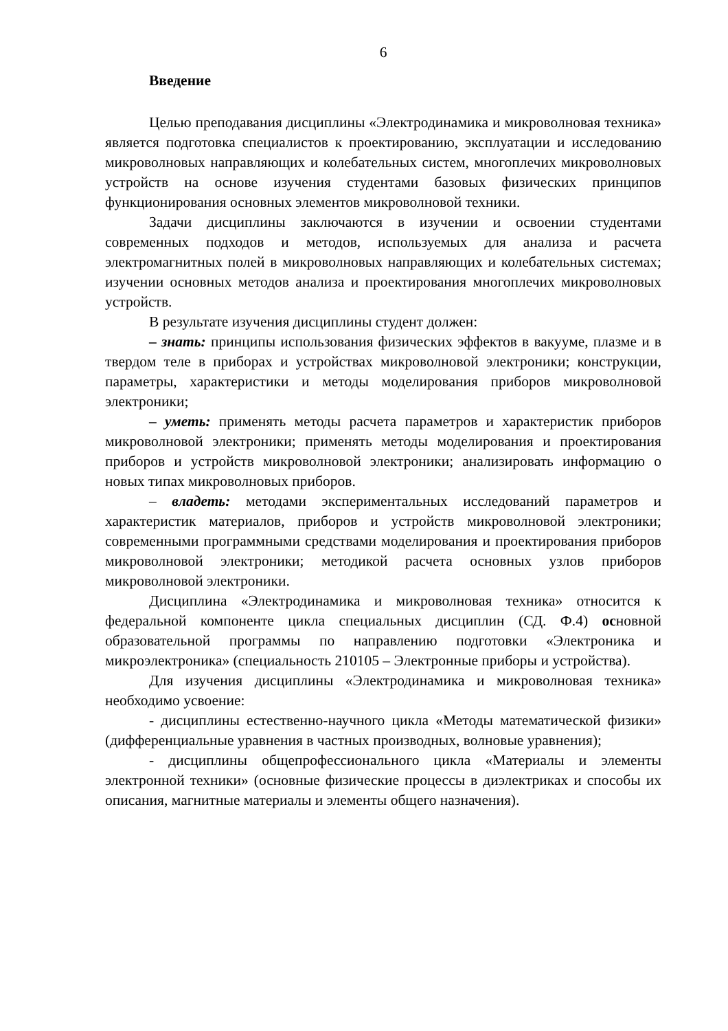6
Введение
Целью преподавания дисциплины «Электродинамика и микроволновая техника» является подготовка специалистов к проектированию, эксплуатации и исследованию микроволновых направляющих и колебательных систем, многоплечих микроволновых устройств на основе изучения студентами базовых физических принципов функционирования основных элементов микроволновой техники.
Задачи дисциплины заключаются в изучении и освоении студентами современных подходов и методов, используемых для анализа и расчета электромагнитных полей в микроволновых направляющих и колебательных системах; изучении основных методов анализа и проектирования многоплечих микроволновых устройств.
В результате изучения дисциплины студент должен:
– знать: принципы использования физических эффектов в вакууме, плазме и в твердом теле в приборах и устройствах микроволновой электроники; конструкции, параметры, характеристики и методы моделирования приборов микроволновой электроники;
– уметь: применять методы расчета параметров и характеристик приборов микроволновой электроники; применять методы моделирования и проектирования приборов и устройств микроволновой электроники; анализировать информацию о новых типах микроволновых приборов.
– владеть: методами экспериментальных исследований параметров и характеристик материалов, приборов и устройств микроволновой электроники; современными программными средствами моделирования и проектирования приборов микроволновой электроники; методикой расчета основных узлов приборов микроволновой электроники.
Дисциплина «Электродинамика и микроволновая техника» относится к федеральной компоненте цикла специальных дисциплин (СД. Ф.4) основной образовательной программы по направлению подготовки «Электроника и микроэлектроника» (специальность 210105 – Электронные приборы и устройства).
Для изучения дисциплины «Электродинамика и микроволновая техника» необходимо усвоение:
- дисциплины естественно-научного цикла «Методы математической физики» (дифференциальные уравнения в частных производных, волновые уравнения);
- дисциплины общепрофессионального цикла «Материалы и элементы электронной техники» (основные физические процессы в диэлектриках и способы их описания, магнитные материалы и элементы общего назначения).